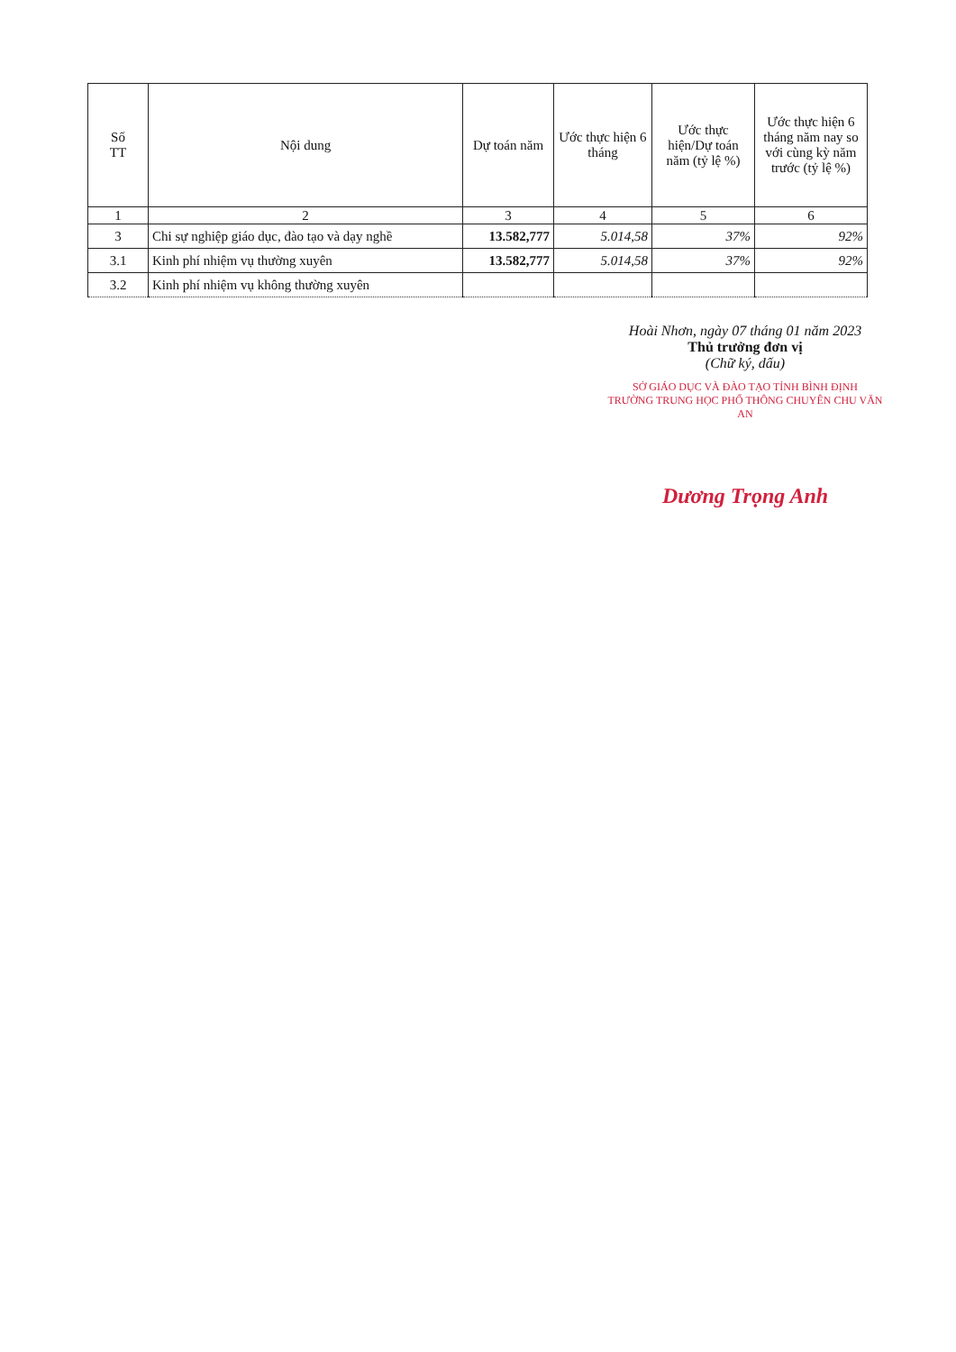| Số TT | Nội dung | Dự toán năm | Ước thực hiện 6 tháng | Ước thực hiện/Dự toán năm (tỷ lệ %) | Ước thực hiện 6 tháng năm nay so với cùng kỳ năm trước (tỷ lệ %) |
| --- | --- | --- | --- | --- | --- |
| 1 | 2 | 3 | 4 | 5 | 6 |
| 3 | Chi sự nghiệp giáo dục, đào tạo và dạy nghề | 13.582,777 | 5.014,58 | 37% | 92% |
| 3.1 | Kinh phí nhiệm vụ thường xuyên | 13.582,777 | 5.014,58 | 37% | 92% |
| 3.2 | Kinh phí nhiệm vụ không thường xuyên | | | | |
Hoài Nhơn, ngày 07 tháng 01 năm 2023
Thủ trưởng đơn vị
(Chữ ký, dấu)
SỞ GIÁO DỤC VÀ ĐÀO TẠO TỈNH BÌNH ĐỊNH
TRƯỜNG TRUNG HỌC PHỔ THÔNG CHUYÊN CHU VĂN AN
Dương Trọng Anh